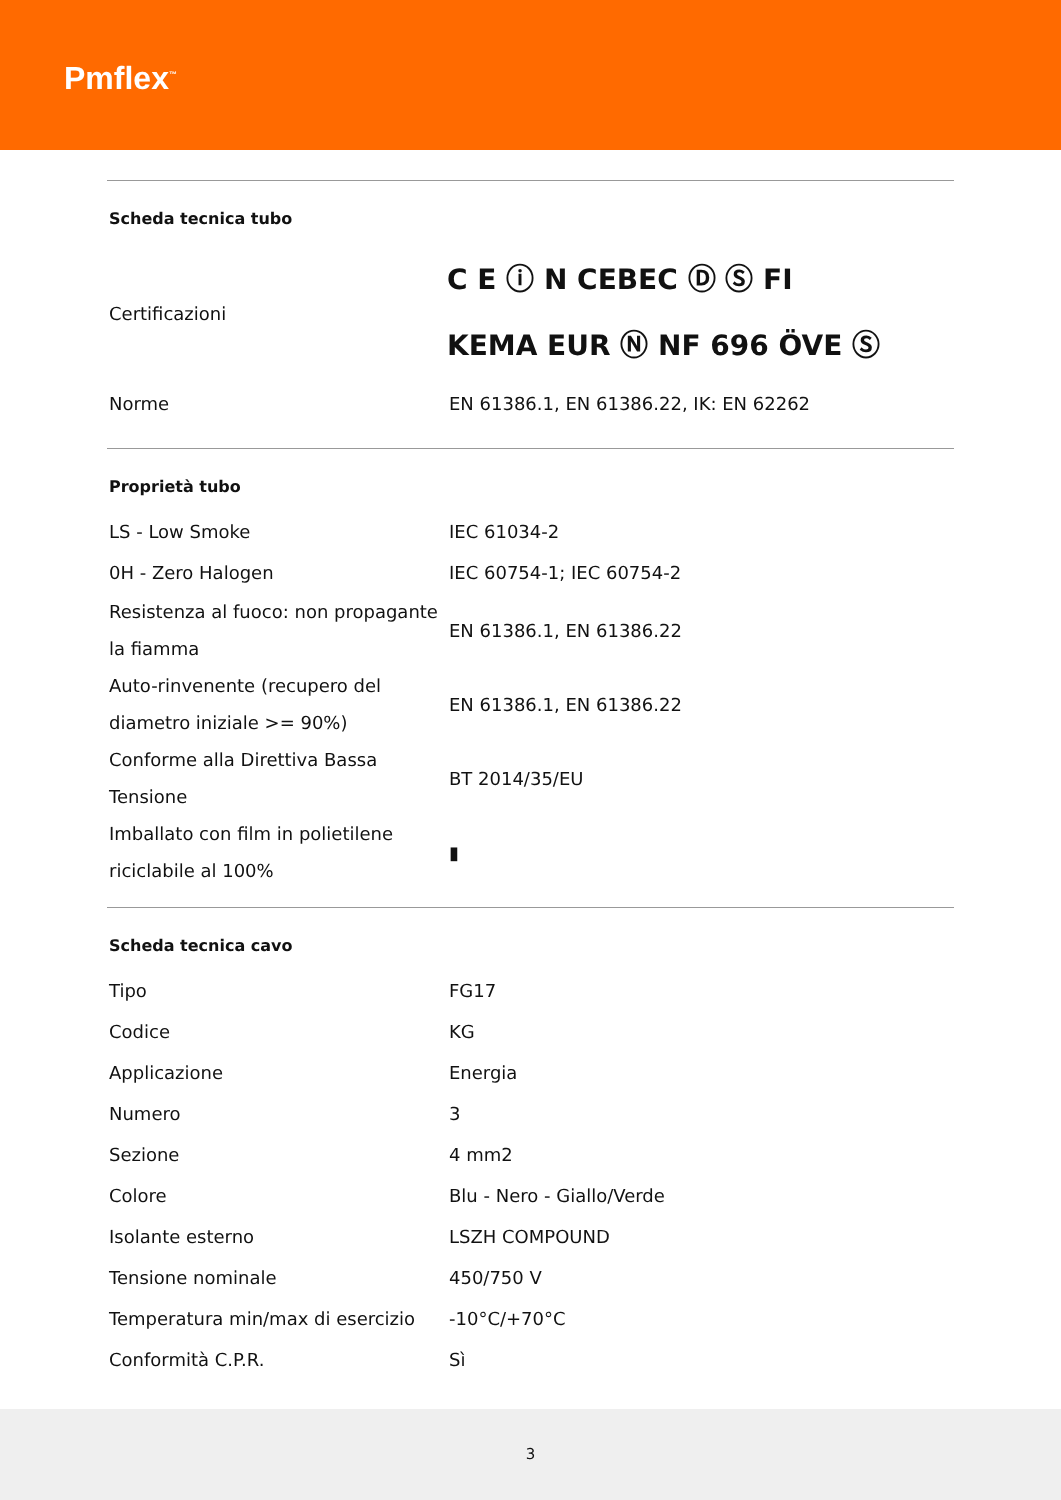Pmflex<sup>™</sup>
| Scheda tecnica tubo | |
| --- | --- |
| Certificazioni | C E ⓘ N CEBEC Ⓓ Ⓢ FI KEMA EUR Ⓝ NF 696 ÖVE Ⓢ |
| Norme | EN 61386.1, EN 61386.22, IK: EN 62262 |
| Proprietà tubo | |
| --- | --- |
| LS - Low Smoke | IEC 61034-2 |
| 0H - Zero Halogen | IEC 60754-1; IEC 60754-2 |
| Resistenza al fuoco: non propagante la fiamma | EN 61386.1, EN 61386.22 |
| Auto-rinvenente (recupero del diametro iniziale >= 90%) | EN 61386.1, EN 61386.22 |
| Conforme alla Direttiva Bassa Tensione | BT 2014/35/EU |
| Imballato con film in polietilene riciclabile al 100% | ▮ |
| Scheda tecnica cavo | |
| --- | --- |
| Tipo | FG17 |
| Codice | KG |
| Applicazione | Energia |
| Numero | 3 |
| Sezione | 4 mm2 |
| Colore | Blu - Nero - Giallo/Verde |
| Isolante esterno | LSZH COMPOUND |
| Tensione nominale | 450/750 V |
| Temperatura min/max di esercizio | -10°C/+70°C |
| Conformità C.P.R. | Sì |
3